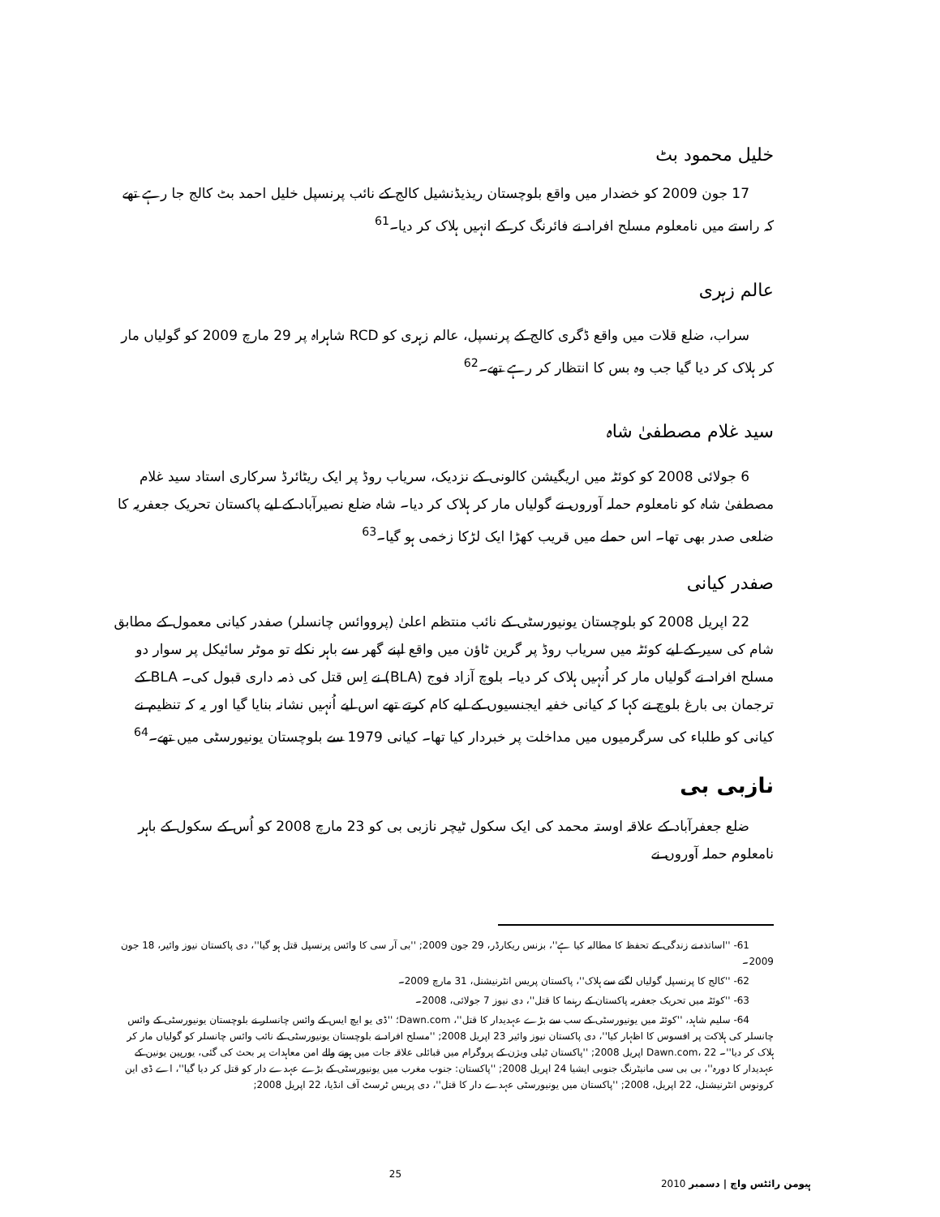خلیل محمود بٹ
17 جون 2009 کو خضدار میں واقع بلوچستان ریذیڈنشیل کالج کے نائب پرنسپل خلیل احمد بٹ کالج جا رہے تھے کہ راستے میں نامعلوم مسلح افراد نے فائرنگ کر کے انہیں ہلاک کر دیا۔<sup>61</sup>
عالم زہری
سراب، ضلع قلات میں واقع ڈگری کالج کے پرنسپل، عالم زہری کو RCD شاہراہ پر 29 مارچ 2009 کو گولیاں مار کر ہلاک کر دیا گیا جب وہ بس کا انتظار کر رہے تھے۔<sup>62</sup>
سید غلام مصطفیٰ شاہ
6 جولائی 2008 کو کوئٹہ میں اریگیشن کالونی کے نزدیک، سریاب روڈ پر ایک ریٹائرڈ سرکاری استاد سید غلام مصطفیٰ شاہ کو نامعلوم حملہ آوروں نے گولیاں مار کر ہلاک کر دیا۔ شاہ ضلع نصیرآباد کے لیے پاکستان تحریک جعفریہ کا ضلعی صدر بھی تھا۔ اس حملے میں قریب کھڑا ایک لڑکا زخمی ہو گیا۔<sup>63</sup>
صفدر کیانی
22 اپریل 2008 کو بلوچستان یونیورسٹی کے نائب منتظم اعلیٰ (پرووائس چانسلر) صفدر کیانی معمول کے مطابق شام کی سیر کے لیے کوئٹہ میں سریاب روڈ پر گرین ٹاؤن میں واقع اپنے گھر سے باہر نکلے تو موٹر سائیکل پر سوار دو مسلح افراد نے گولیاں مار کر اُنہیں ہلاک کر دیا۔ بلوچ آزاد فوج (BLA) نے اِس قتل کی ذمہ داری قبول کی۔ BLA کے ترجمان بی بارغ بلوچ نے کہا کہ کیانی خفیہ ایجنسیوں کے لیے کام کرتے تھے اس لیے اُنہیں نشانہ بنایا گیا اور یہ کہ تنظیم نے کیانی کو طلباء کی سرگرمیوں میں مداخلت پر خبردار کیا تھا۔ کیانی 1979 سے بلوچستان یونیورسٹی میں تھے۔<sup>64</sup>
نازبی بی
ضلع جعفرآباد کے علاقہ اوستہ محمد کی ایک سکول ٹیچر نازبی بی کو 23 مارچ 2008 کو اُس کے سکول کے باہر نامعلوم حملہ آوروں نے
61- ''اساتذہ نے زندگی کے تحفظ کا مطالبہ کیا ہے''، بزنس ریکارڈر، 29 جون 2009; ''بی آر سی کا وائس پرنسپل قتل ہو گیا''، دی پاکستان نیوز وائیر، 18 جون 2009۔
62- ''کالج کا پرنسپل گولیاں لگنے سے ہلاک''، پاکستان پریس انٹرنیشنل، 31 مارچ 2009۔
63- ''کوئٹہ میں تحریک جعفریہ پاکستان کے رہنما کا قتل''، دی نیوز 7 جولائی، 2008۔
64- سلیم شاہد، ''کوئٹہ میں یونیورسٹی کے سب سے بڑے عہدیدار کا قتل''، Dawn.com؛ ''ڈی یو ایچ ایس کے وائس چانسلر نے بلوچستان یونیورسٹی کے وائس چانسلر کی ہلاکت پر افسوس کا اظہار کیا''، دی پاکستان نیوز وائیر 23 اپریل 2008; ''مسلح افراد نے بلوچستان یونیورسٹی کے نائب وائس چانسلر کو گولیاں مار کر ہلاک کر دیا''۔ Dawn.com، 22 اپریل 2008; ''پاکستان ٹیلی ویژن کے پروگرام میں قبائلی علاقہ جات میں ہونے والے امن معاہدات پر بحث کی گئی، یورپین یونین کے عہدیدار کا دورہ''، بی بی سی مانیٹرنگ جنوبی ایشیا 24 اپریل 2008; ''پاکستان: جنوب مغرب میں یونیورسٹی کے بڑے عہدے دار کو قتل کر دیا گیا''، اے ڈی این کرونوس انٹرنیشنل، 22 اپریل، 2008; ''پاکستان میں یونیورسٹی عہدے دار کا قتل''، دی پریس ٹرسٹ آف انڈیا، 22 اپریل 2008;
25 ہیومن رائٹس واچ | دسمبر 2010